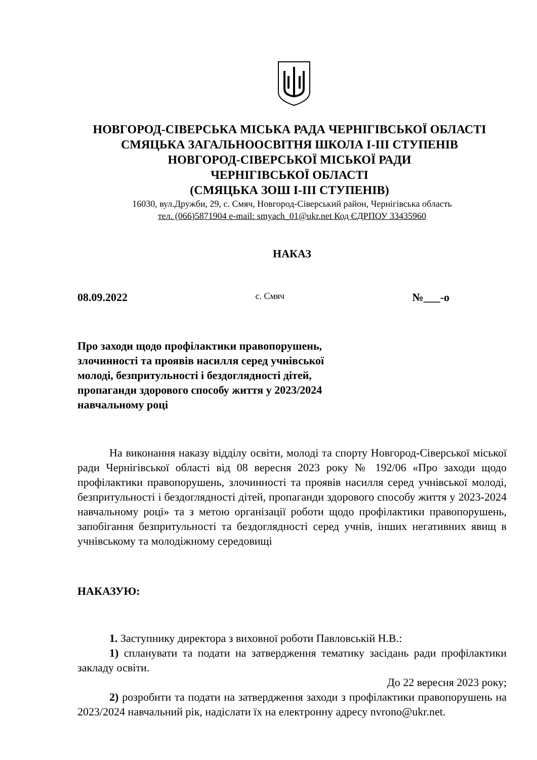НОВГОРОД-СІВЕРСЬКА МІСЬКА РАДА ЧЕРНІГІВСЬКОЇ ОБЛАСТІ
СМЯЦЬКА ЗАГАЛЬНООСВІТНЯ ШКОЛА І-ІІІ СТУПЕНІВ
НОВГОРОД-СІВЕРСЬКОЇ МІСЬКОЇ РАДИ
ЧЕРНІГІВСЬКОЇ ОБЛАСТІ
(СМЯЦЬКА ЗОШ І-ІІІ СТУПЕНІВ)
16030, вул.Дружби, 29, с. Смяч, Новгород-Сіверський район, Чернігівська область
тел. (066)5871904 e-mail: smyach_01@ukr.net Код ЄДРПОУ 33435960
НАКАЗ
08.09.2022 с. Смяч №___-о
Про заходи щодо профілактики правопорушень, злочинності та проявів насилля серед учнівської молоді, безпритульності і бездоглядності дітей, пропаганди здорового способу життя у 2023/2024 навчальному році
На виконання наказу відділу освіти, молоді та спорту Новгород-Сіверської міської ради Чернігівської області від 08 вересня 2023 року № 192/06 «Про заходи щодо профілактики правопорушень, злочинності та проявів насилля серед учнівської молоді, безпритульності і бездоглядності дітей, пропаганди здорового способу життя у 2023-2024 навчальному році» та з метою організації роботи щодо профілактики правопорушень, запобігання безпритульності та бездоглядності серед учнів, інших негативних явищ в учнівському та молодіжному середовищі
НАКАЗУЮ:
1. Заступнику директора з виховної роботи Павловській Н.В.:
1) спланувати та подати на затвердження тематику засідань ради профілактики закладу освіти.
До 22 вересня 2023 року;
2) розробити та подати на затвердження заходи з профілактики правопорушень на 2023/2024 навчальний рік, надіслати їх на електронну адресу nvrono@ukr.net.